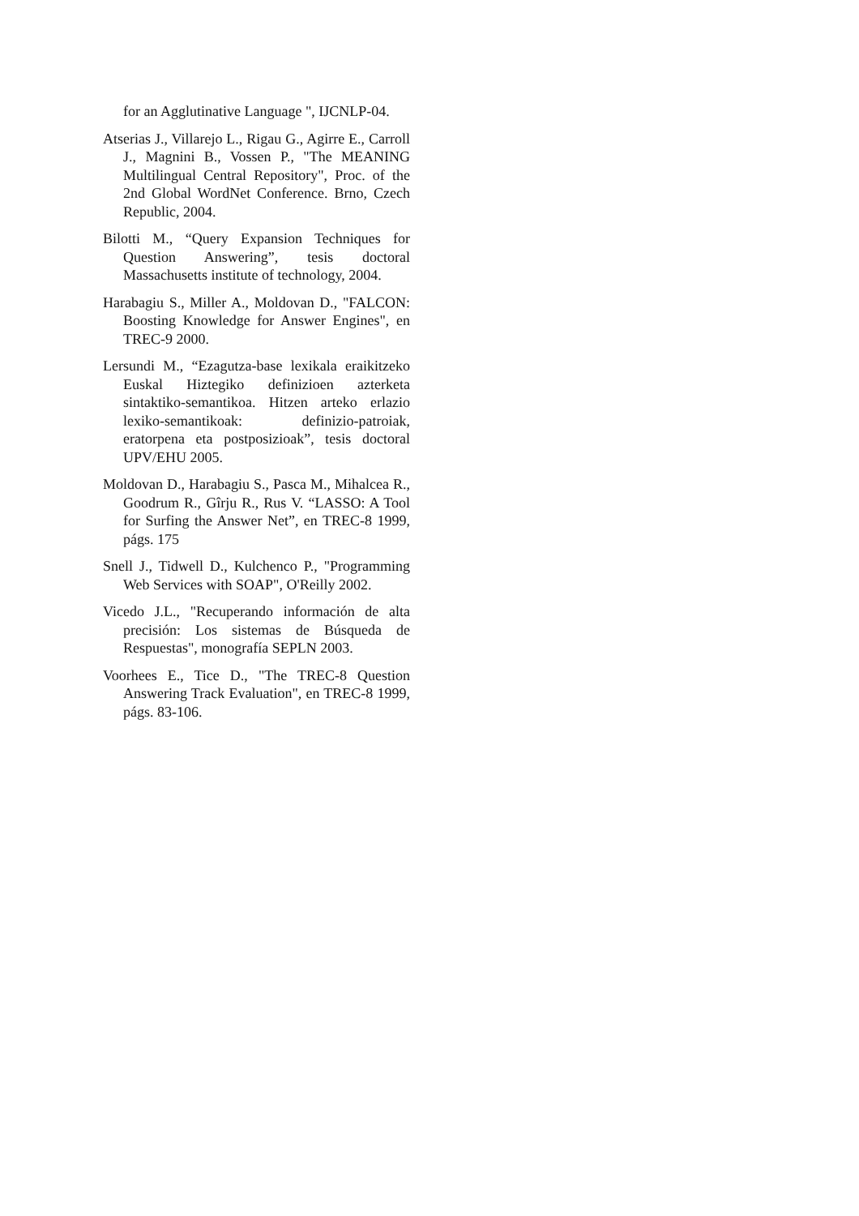for an Agglutinative Language ", IJCNLP-04.
Atserias J., Villarejo L., Rigau G., Agirre E., Carroll J., Magnini B., Vossen P., "The MEANING Multilingual Central Repository", Proc. of the 2nd Global WordNet Conference. Brno, Czech Republic, 2004.
Bilotti M., “Query Expansion Techniques for Question Answering”, tesis doctoral Massachusetts institute of technology, 2004.
Harabagiu S., Miller A., Moldovan D., "FALCON: Boosting Knowledge for Answer Engines", en TREC-9 2000.
Lersundi M., “Ezagutza-base lexikala eraikitzeko Euskal Hiztegiko definizioen azterketa sintaktiko-semantikoa. Hitzen arteko erlazio lexiko-semantikoak: definizio-patroiak, eratorpena eta postposizioak”, tesis doctoral UPV/EHU 2005.
Moldovan D., Harabagiu S., Pasca M., Mihalcea R., Goodrum R., Gîrju R., Rus V. “LASSO: A Tool for Surfing the Answer Net”, en TREC-8 1999, págs. 175
Snell J., Tidwell D., Kulchenco P., "Programming Web Services with SOAP", O'Reilly 2002.
Vicedo J.L., "Recuperando información de alta precisión: Los sistemas de Búsqueda de Respuestas", monografía SEPLN 2003.
Voorhees E., Tice D., "The TREC-8 Question Answering Track Evaluation", en TREC-8 1999, págs. 83-106.